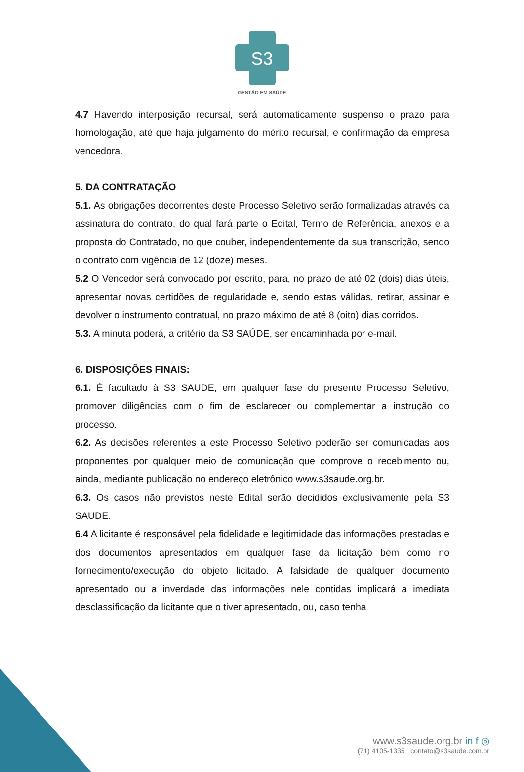S3
GESTÃO EM SAÚDE
4.7 Havendo interposição recursal, será automaticamente suspenso o prazo para homologação, até que haja julgamento do mérito recursal, e confirmação da empresa vencedora.
5. DA CONTRATAÇÃO
5.1. As obrigações decorrentes deste Processo Seletivo serão formalizadas através da assinatura do contrato, do qual fará parte o Edital, Termo de Referência, anexos e a proposta do Contratado, no que couber, independentemente da sua transcrição, sendo o contrato com vigência de 12 (doze) meses.
5.2 O Vencedor será convocado por escrito, para, no prazo de até 02 (dois) dias úteis, apresentar novas certidões de regularidade e, sendo estas válidas, retirar, assinar e devolver o instrumento contratual, no prazo máximo de até 8 (oito) dias corridos.
5.3. A minuta poderá, a critério da S3 SAÚDE, ser encaminhada por e-mail.
6. DISPOSIÇÕES FINAIS:
6.1. É facultado à S3 SAUDE, em qualquer fase do presente Processo Seletivo, promover diligências com o fim de esclarecer ou complementar a instrução do processo.
6.2. As decisões referentes a este Processo Seletivo poderão ser comunicadas aos proponentes por qualquer meio de comunicação que comprove o recebimento ou, ainda, mediante publicação no endereço eletrônico www.s3saude.org.br.
6.3. Os casos não previstos neste Edital serão decididos exclusivamente pela S3 SAUDE.
6.4 A licitante é responsável pela fidelidade e legitimidade das informações prestadas e dos documentos apresentados em qualquer fase da licitação bem como no fornecimento/execução do objeto licitado. A falsidade de qualquer documento apresentado ou a inverdade das informações nele contidas implicará a imediata desclassificação da licitante que o tiver apresentado, ou, caso tenha
www.s3saude.org.br in f ◎
(71) 4105-1335 contato@s3saude.com.br